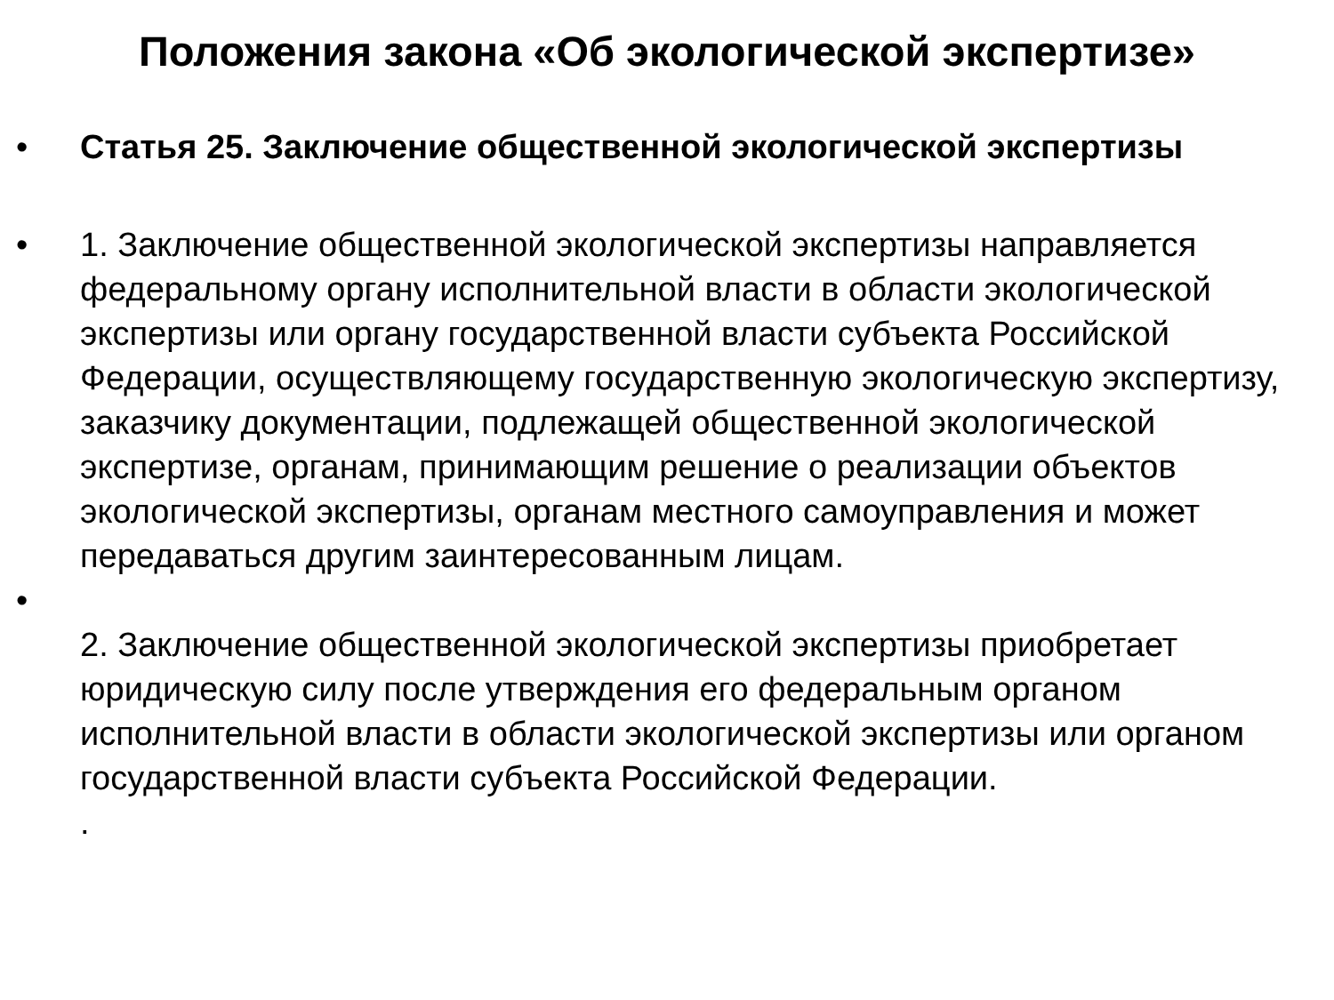Положения закона «Об экологической экспертизе»
• Статья 25. Заключение общественной экологической экспертизы
• 1. Заключение общественной экологической экспертизы направляется федеральному органу исполнительной власти в области экологической экспертизы или органу государственной власти субъекта Российской Федерации, осуществляющему государственную экологическую экспертизу, заказчику документации, подлежащей общественной экологической экспертизе, органам, принимающим решение о реализации объектов экологической экспертизы, органам местного самоуправления и может передаваться другим заинтересованным лицам.
•
2. Заключение общественной экологической экспертизы приобретает юридическую силу после утверждения его федеральным органом исполнительной власти в области экологической экспертизы или органом государственной власти субъекта Российской Федерации.
.